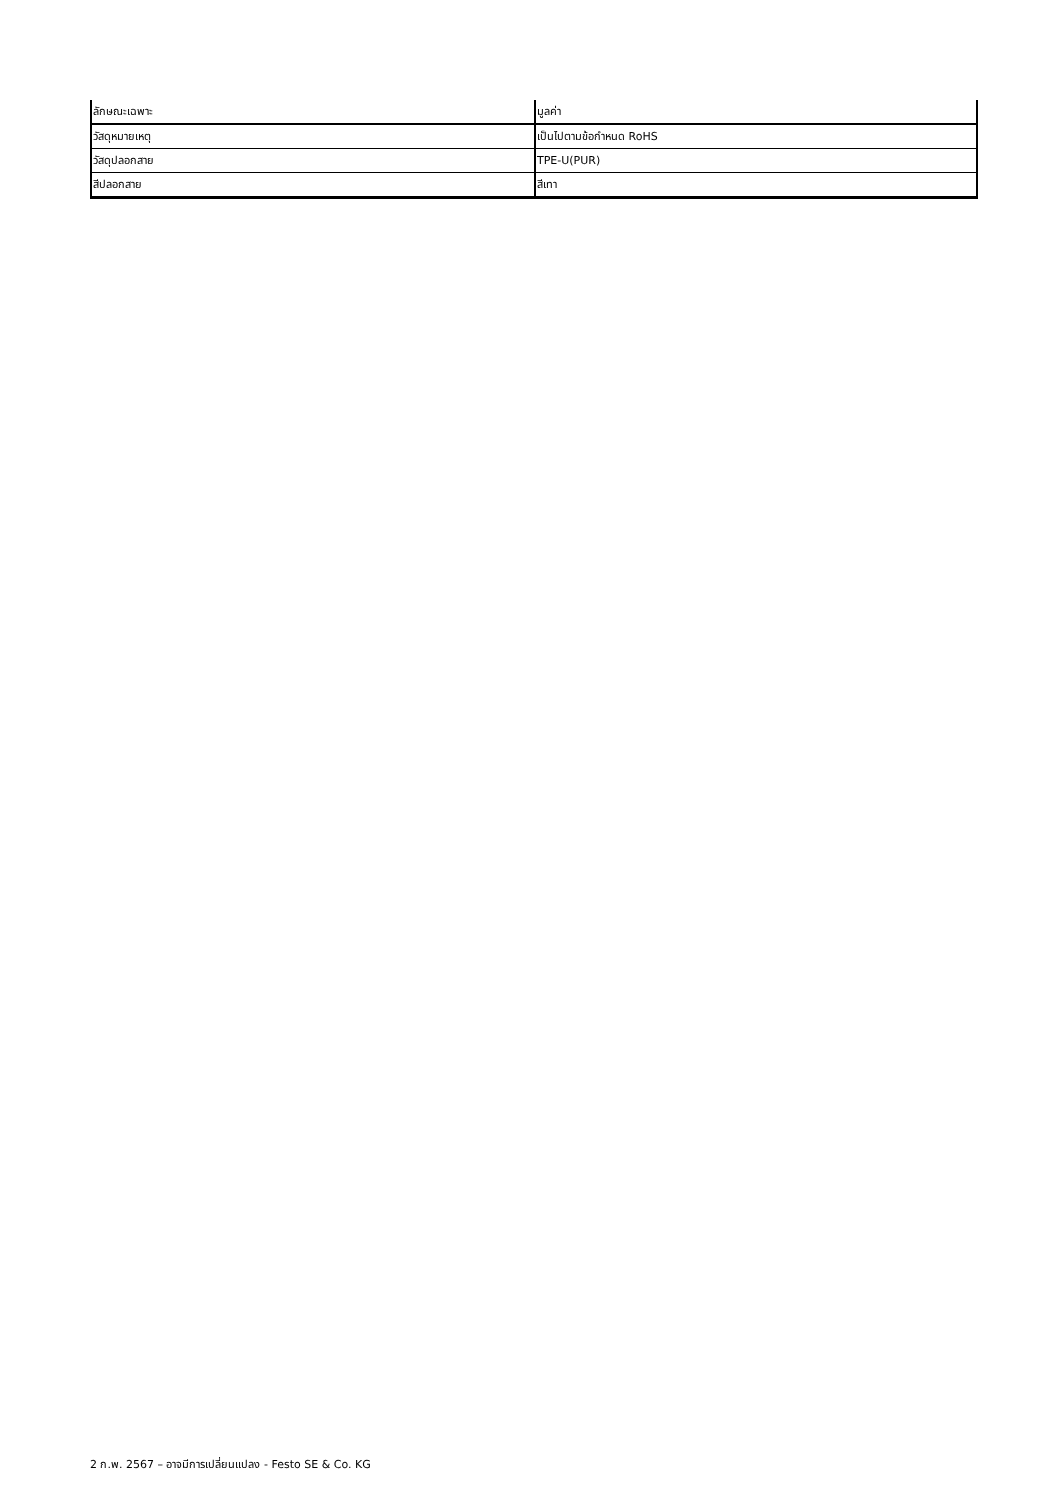| ลักษณะเฉพาะ | มูลค่า |
| --- | --- |
| วัสดุหมายเหตุ | เป็นไปตามข้อกำหนด RoHS |
| วัสดุปลอกสาย | TPE-U(PUR) |
| สีปลอกสาย | สีเทา |
2 ก.พ. 2567 – อาจมีการเปลี่ยนแปลง - Festo SE & Co. KG